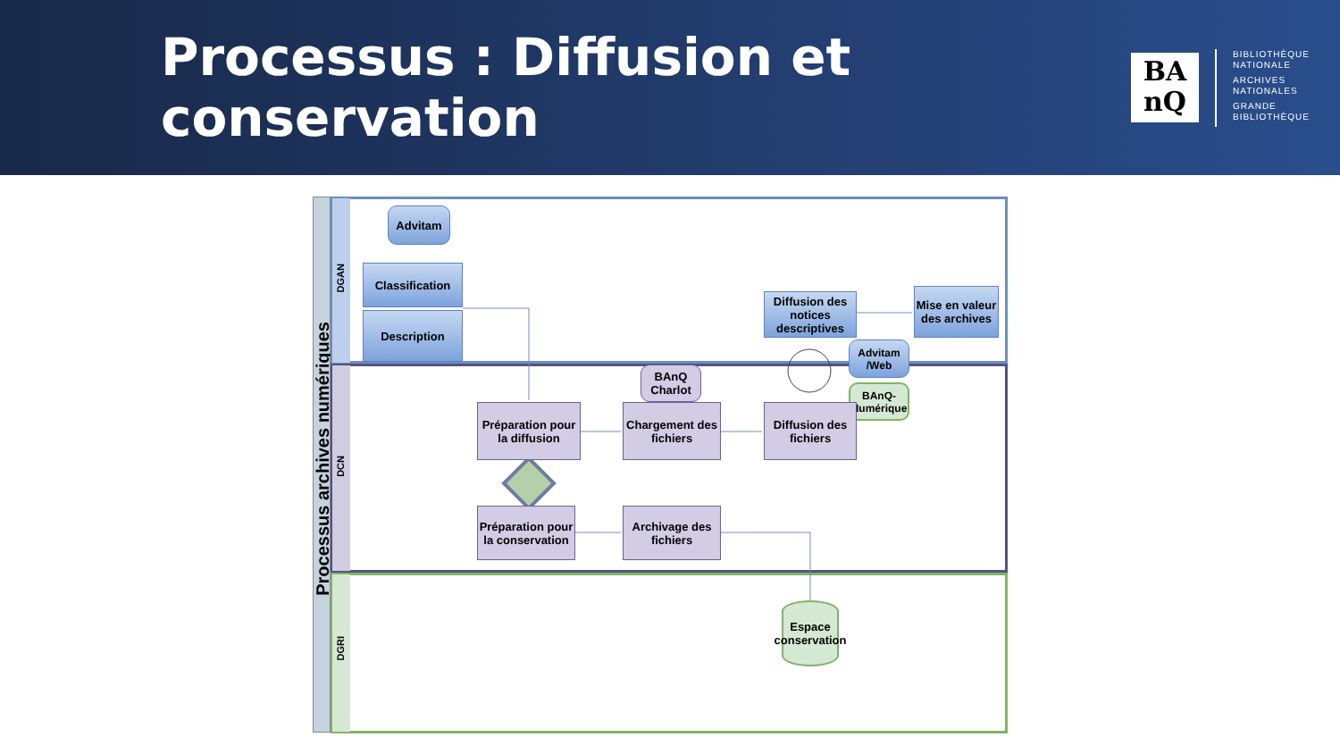Processus : Diffusion et conservation
BA
nQ
BIBLIOTHÈQUE
NATIONALE
ARCHIVES
NATIONALES
GRANDE
BIBLIOTHÈQUE
Processus archives numériques
DGAN
DCN
DGRI
Advitam
Classification
Description
Diffusion des notices descriptives
Mise en valeur des archives
Advitam /Web
BAnQ-Numérique
BAnQ Charlot
Préparation pour la diffusion
Chargement des fichiers
Diffusion des fichiers
Préparation pour la conservation
Archivage des fichiers
Espace conservation